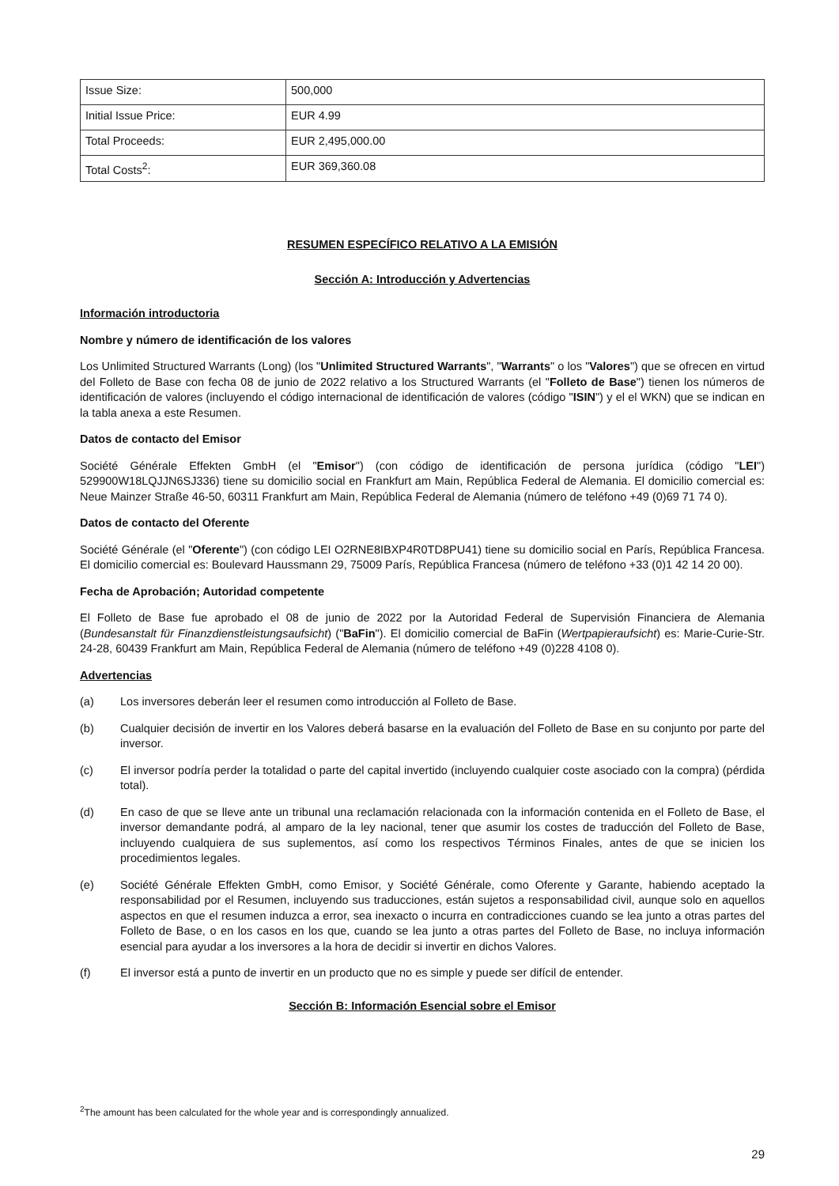| Issue Size: | 500,000 |
| Initial Issue Price: | EUR 4.99 |
| Total Proceeds: | EUR 2,495,000.00 |
| Total Costs<sup>2</sup>: | EUR 369,360.08 |
RESUMEN ESPECÍFICO RELATIVO A LA EMISIÓN
Sección A: Introducción y Advertencias
Información introductoria
Nombre y número de identificación de los valores
Los Unlimited Structured Warrants (Long) (los "Unlimited Structured Warrants", "Warrants" o los "Valores") que se ofrecen en virtud del Folleto de Base con fecha 08 de junio de 2022 relativo a los Structured Warrants (el "Folleto de Base") tienen los números de identificación de valores (incluyendo el código internacional de identificación de valores (código "ISIN") y el el WKN) que se indican en la tabla anexa a este Resumen.
Datos de contacto del Emisor
Société Générale Effekten GmbH (el "Emisor") (con código de identificación de persona jurídica (código "LEI") 529900W18LQJJN6SJ336) tiene su domicilio social en Frankfurt am Main, República Federal de Alemania. El domicilio comercial es: Neue Mainzer Straße 46-50, 60311 Frankfurt am Main, República Federal de Alemania (número de teléfono +49 (0)69 71 74 0).
Datos de contacto del Oferente
Société Générale (el "Oferente") (con código LEI O2RNE8IBXP4R0TD8PU41) tiene su domicilio social en París, República Francesa. El domicilio comercial es: Boulevard Haussmann 29, 75009 París, República Francesa (número de teléfono +33 (0)1 42 14 20 00).
Fecha de Aprobación; Autoridad competente
El Folleto de Base fue aprobado el 08 de junio de 2022 por la Autoridad Federal de Supervisión Financiera de Alemania (Bundesanstalt für Finanzdienstleistungsaufsicht) ("BaFin"). El domicilio comercial de BaFin (Wertpapieraufsicht) es: Marie-Curie-Str. 24-28, 60439 Frankfurt am Main, República Federal de Alemania (número de teléfono +49 (0)228 4108 0).
Advertencias
(a) Los inversores deberán leer el resumen como introducción al Folleto de Base.
(b) Cualquier decisión de invertir en los Valores deberá basarse en la evaluación del Folleto de Base en su conjunto por parte del inversor.
(c) El inversor podría perder la totalidad o parte del capital invertido (incluyendo cualquier coste asociado con la compra) (pérdida total).
(d) En caso de que se lleve ante un tribunal una reclamación relacionada con la información contenida en el Folleto de Base, el inversor demandante podrá, al amparo de la ley nacional, tener que asumir los costes de traducción del Folleto de Base, incluyendo cualquiera de sus suplementos, así como los respectivos Términos Finales, antes de que se inicien los procedimientos legales.
(e) Société Générale Effekten GmbH, como Emisor, y Société Générale, como Oferente y Garante, habiendo aceptado la responsabilidad por el Resumen, incluyendo sus traducciones, están sujetos a responsabilidad civil, aunque solo en aquellos aspectos en que el resumen induzca a error, sea inexacto o incurra en contradicciones cuando se lea junto a otras partes del Folleto de Base, o en los casos en los que, cuando se lea junto a otras partes del Folleto de Base, no incluya información esencial para ayudar a los inversores a la hora de decidir si invertir en dichos Valores.
(f) El inversor está a punto de invertir en un producto que no es simple y puede ser difícil de entender.
Sección B: Información Esencial sobre el Emisor
<sup>2</sup> The amount has been calculated for the whole year and is correspondingly annualized.
29